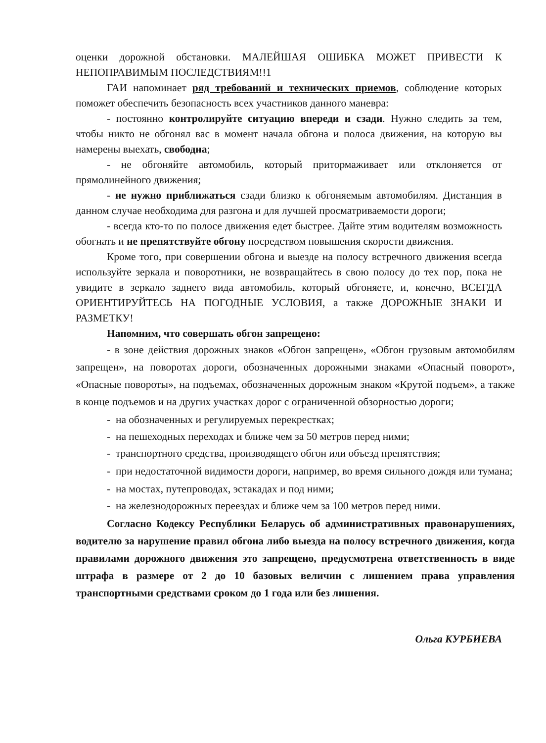оценки дорожной обстановки. МАЛЕЙШАЯ ОШИБКА МОЖЕТ ПРИВЕСТИ К НЕПОПРАВИМЫМ ПОСЛЕДСТВИЯМ!!1
ГАИ напоминает ряд требований и технических приемов, соблюдение которых поможет обеспечить безопасность всех участников данного маневра:
- постоянно контролируйте ситуацию впереди и сзади. Нужно следить за тем, чтобы никто не обгонял вас в момент начала обгона и полоса движения, на которую вы намерены выехать, свободна;
- не обгоняйте автомобиль, который притормаживает или отклоняется от прямолинейного движения;
- не нужно приближаться сзади близко к обгоняемым автомобилям. Дистанция в данном случае необходима для разгона и для лучшей просматриваемости дороги;
- всегда кто-то по полосе движения едет быстрее. Дайте этим водителям возможность обогнать и не препятствуйте обгону посредством повышения скорости движения.
Кроме того, при совершении обгона и выезде на полосу встречного движения всегда используйте зеркала и поворотники, не возвращайтесь в свою полосу до тех пор, пока не увидите в зеркало заднего вида автомобиль, который обгоняете, и, конечно, ВСЕГДА ОРИЕНТИРУЙТЕСЬ НА ПОГОДНЫЕ УСЛОВИЯ, а также ДОРОЖНЫЕ ЗНАКИ И РАЗМЕТКУ!
Напомним, что совершать обгон запрещено:
- в зоне действия дорожных знаков «Обгон запрещен», «Обгон грузовым автомобилям запрещен», на поворотах дороги, обозначенных дорожными знаками «Опасный поворот», «Опасные повороты», на подъемах, обозначенных дорожным знаком «Крутой подъем», а также в конце подъемов и на других участках дорог с ограниченной обзорностью дороги;
- на обозначенных и регулируемых перекрестках;
- на пешеходных переходах и ближе чем за 50 метров перед ними;
- транспортного средства, производящего обгон или объезд препятствия;
- при недостаточной видимости дороги, например, во время сильного дождя или тумана;
- на мостах, путепроводах, эстакадах и под ними;
- на железнодорожных переездах и ближе чем за 100 метров перед ними.
Согласно Кодексу Республики Беларусь об административных правонарушениях, водителю за нарушение правил обгона либо выезда на полосу встречного движения, когда правилами дорожного движения это запрещено, предусмотрена ответственность в виде штрафа в размере от 2 до 10 базовых величин с лишением права управления транспортными средствами сроком до 1 года или без лишения.
Ольга КУРБИЕВА